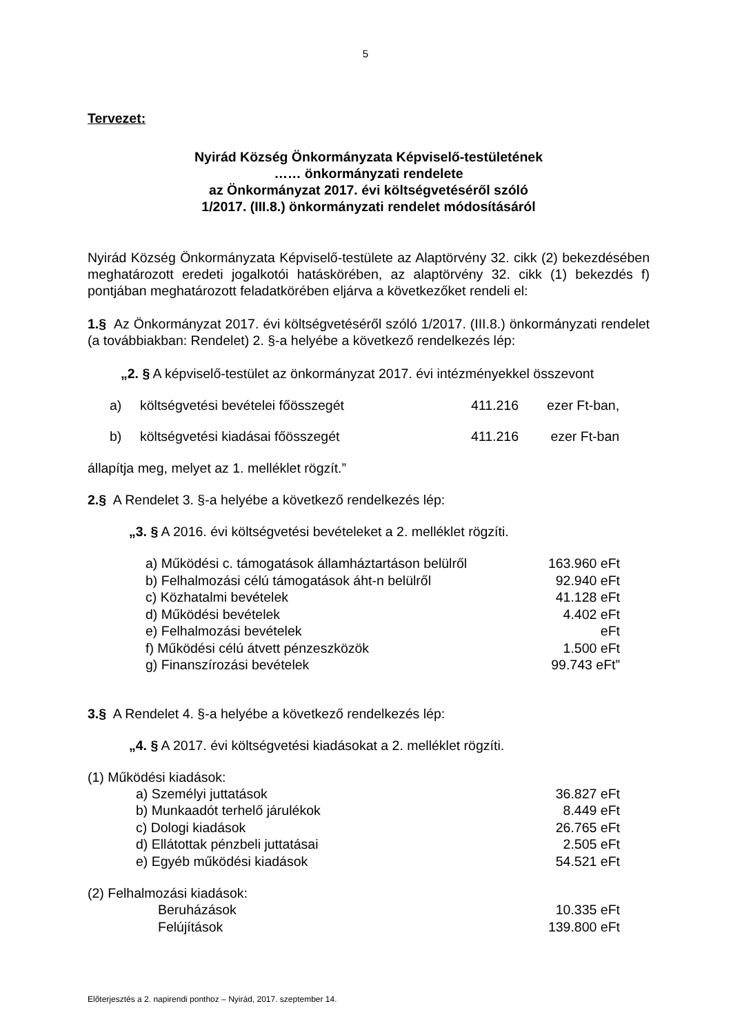5
Tervezet:
Nyirád Község Önkormányzata Képviselő-testületének
…… önkormányzati rendelete
az Önkormányzat 2017. évi költségvetéséről szóló
1/2017. (III.8.) önkormányzati rendelet módosításáról
Nyirád Község Önkormányzata Képviselő-testülete az Alaptörvény 32. cikk (2) bekezdésében meghatározott eredeti jogalkotói hatáskörében, az alaptörvény 32. cikk (1) bekezdés f) pontjában meghatározott feladatkörében eljárva a következőket rendeli el:
1.§ Az Önkormányzat 2017. évi költségvetéséről szóló 1/2017. (III.8.) önkormányzati rendelet (a továbbiakban: Rendelet) 2. §-a helyébe a következő rendelkezés lép:
„2. § A képviselő-testület az önkormányzat 2017. évi intézményekkel összevont
| a) | költségvetési bevételei főösszegét | 411.216 | ezer Ft-ban, |
| b) | költségvetési kiadásai főösszegét | 411.216 | ezer Ft-ban |
állapítja meg, melyet az 1. melléklet rögzít.”
2.§ A Rendelet 3. §-a helyébe a következő rendelkezés lép:
„3. § A 2016. évi költségvetési bevételeket a 2. melléklet rögzíti.
| a) Működési c. támogatások államháztartáson belülről | 163.960 eFt |
| b) Felhalmozási célú támogatások áht-n belülről | 92.940 eFt |
| c) Közhatalmi bevételek | 41.128 eFt |
| d) Működési bevételek | 4.402 eFt |
| e) Felhalmozási bevételek | eFt |
| f) Működési célú átvett pénzeszközök | 1.500 eFt |
| g) Finanszírozási bevételek | 99.743 eFt” |
3.§ A Rendelet 4. §-a helyébe a következő rendelkezés lép:
„4. § A 2017. évi költségvetési kiadásokat a 2. melléklet rögzíti.
(1) Működési kiadások:
| a) Személyi juttatások | 36.827 eFt |
| b) Munkaadót terhelő járulékok | 8.449 eFt |
| c) Dologi kiadások | 26.765 eFt |
| d) Ellátottak pénzbeli juttatásai | 2.505 eFt |
| e) Egyéb működési kiadások | 54.521 eFt |
(2) Felhalmozási kiadások:
| Beruházások | 10.335 eFt |
| Felújítások | 139.800 eFt |
Előterjesztés a 2. napirendi ponthoz – Nyirád, 2017. szeptember 14.